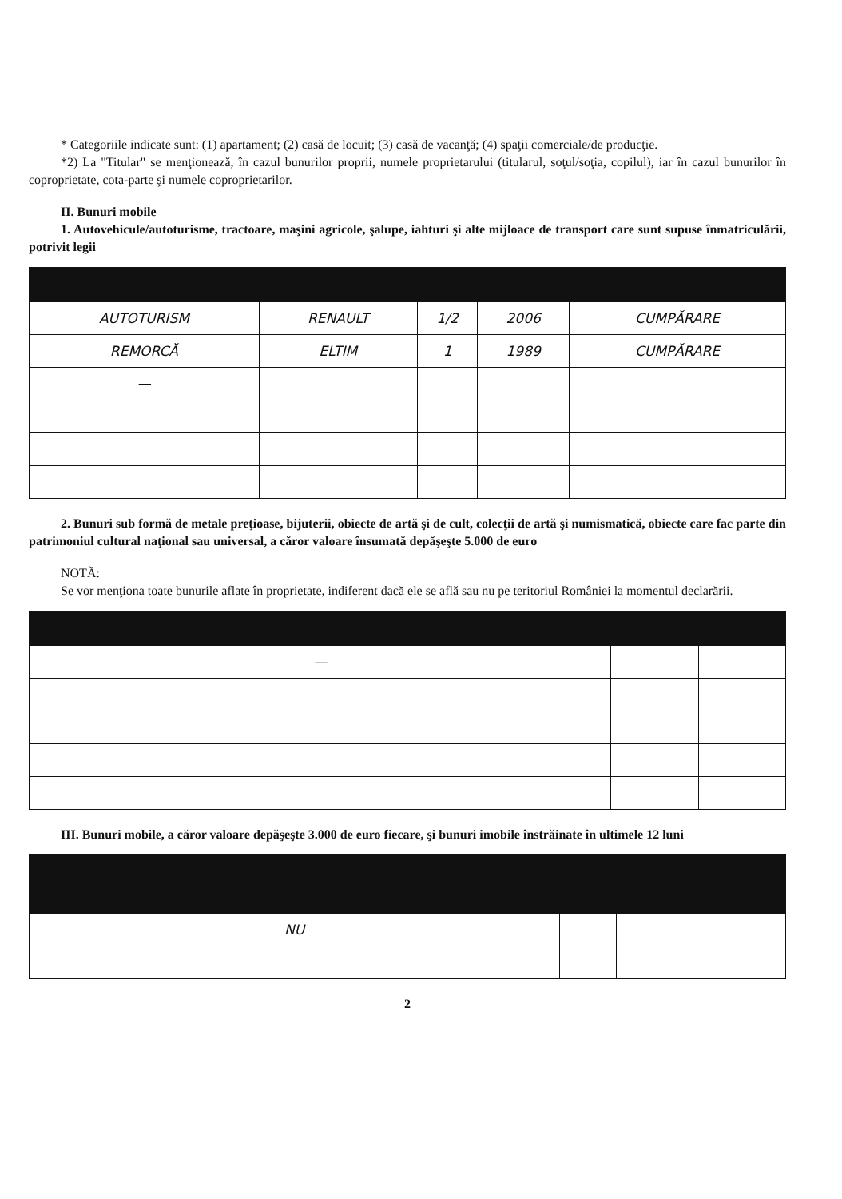* Categoriile indicate sunt: (1) apartament; (2) casă de locuit; (3) casă de vacanţă; (4) spaţii comerciale/de producţie.
*2) La "Titular" se menţionează, în cazul bunurilor proprii, numele proprietarului (titularul, soţul/soţia, copilul), iar în cazul bunurilor în coproprietate, cota-parte şi numele coproprietarilor.
II. Bunuri mobile
1. Autovehicule/autoturisme, tractoare, maşini agricole, şalupe, iahturi şi alte mijloace de transport care sunt supuse înmatriculării, potrivit legii
| AUTOTURISM | RENAULT | 1/2 | 2006 | CUMPĂRARE |
| REMORCĂ | ELTIM | 1 | 1989 | CUMPĂRARE |
| — | | | | |
2. Bunuri sub formă de metale preţioase, bijuterii, obiecte de artă şi de cult, colecţii de artă şi numismatică, obiecte care fac parte din patrimoniul cultural naţional sau universal, a căror valoare însumată depăşeşte 5.000 de euro
NOTĂ:
Se vor menţiona toate bunurile aflate în proprietate, indiferent dacă ele se află sau nu pe teritoriul României la momentul declarării.
| — | | |
III. Bunuri mobile, a căror valoare depăşeşte 3.000 de euro fiecare, şi bunuri imobile înstrăinate în ultimele 12 luni
| NU | | | | |
2